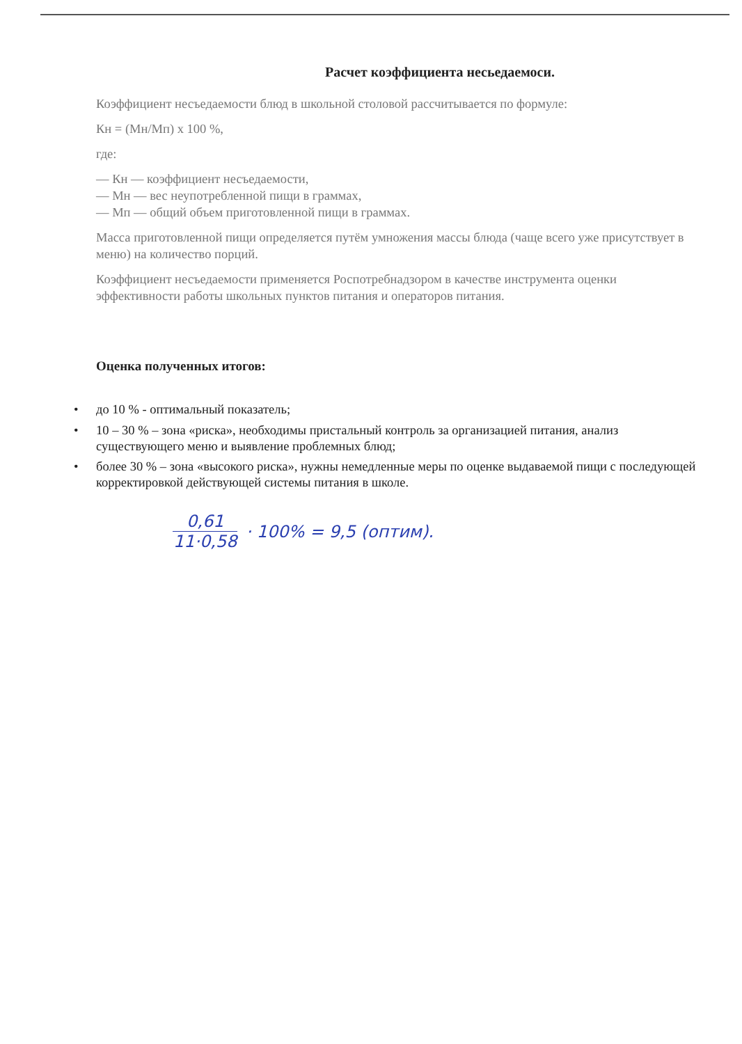Расчет коэффициента несьедаемоси.
Коэффициент несъедаемости блюд в школьной столовой рассчитывается по формуле:
Кн = (Мн/Мп) х 100 %,
где:
— Кн — коэффициент несъедаемости,
— Мн — вес неупотребленной пищи в граммах,
— Мп — общий объем приготовленной пищи в граммах.
Масса приготовленной пищи определяется путём умножения массы блюда (чаще всего уже присутствует в меню) на количество порций.
Коэффициент несъедаемости применяется Роспотребнадзором в качестве инструмента оценки эффективности работы школьных пунктов питания и операторов питания.
Оценка полученных итогов:
• до 10 % - оптимальный показатель;
• 10 – 30 % – зона «риска», необходимы пристальный контроль за организацией питания, анализ существующего меню и выявление проблемных блюд;
• более 30 % – зона «высокого риска», нужны немедленные меры по оценке выдаваемой пищи с последующей корректировкой действующей системы питания в школе.
0,61 11·0,58 · 100% = 9,5 (оптим).